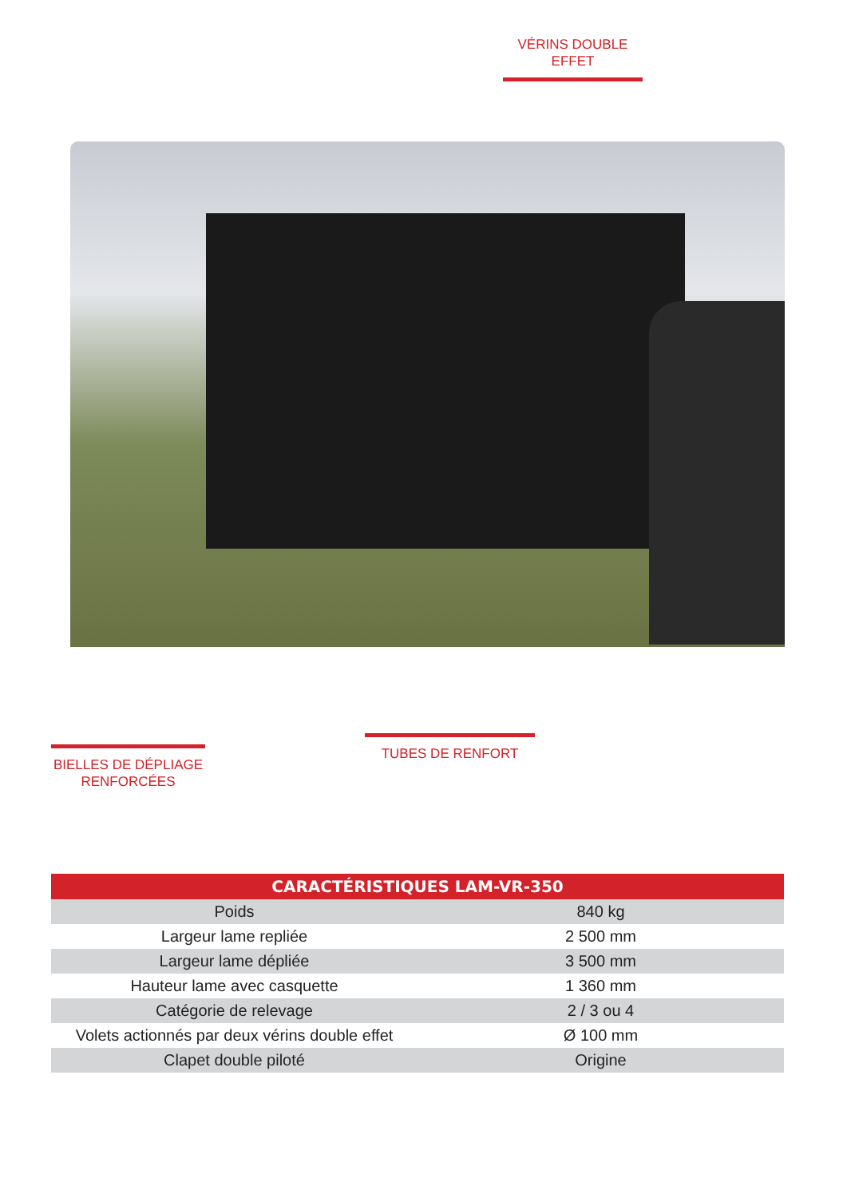VÉRINS DOUBLE
EFFET
BIELLES DE DÉPLIAGE
RENFORCÉES
TUBES DE RENFORT
| CARACTÉRISTIQUES LAM-VR-350 | |
| --- | --- |
| Poids | 840 kg |
| Largeur lame repliée | 2 500 mm |
| Largeur lame dépliée | 3 500 mm |
| Hauteur lame avec casquette | 1 360 mm |
| Catégorie de relevage | 2 / 3 ou 4 |
| Volets actionnés par deux vérins double effet | Ø 100 mm |
| Clapet double piloté | Origine |